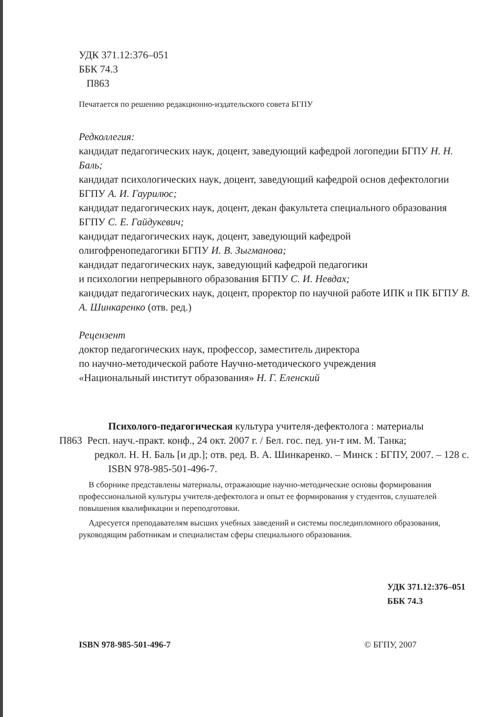УДК 371.12:376–051
ББК 74.3
П863
Печатается по решению редакционно-издательского совета БГПУ
Редколлегия:
кандидат педагогических наук, доцент, заведующий кафедрой логопедии БГПУ Н. Н. Баль;
кандидат психологических наук, доцент, заведующий кафедрой основ дефектологии БГПУ А. И. Гаурилюс;
кандидат педагогических наук, доцент, декан факультета специального образования БГПУ С. Е. Гайдукевич;
кандидат педагогических наук, доцент, заведующий кафедрой
олигофренопедагогики БГПУ И. В. Зыгманова;
кандидат педагогических наук, заведующий кафедрой педагогики
и психологии непрерывного образования БГПУ С. И. Невдах;
кандидат педагогических наук, доцент, проректор по научной работе ИПК и ПК БГПУ В. А. Шинкаренко (отв. ред.)
Рецензент
доктор педагогических наук, профессор, заместитель директора
по научно-методической работе Научно-методического учреждения
«Национальный институт образования» Н. Г. Еленский
Психолого-педагогическая культура учителя-дефектолога : материалы
П863 Респ. науч.-практ. конф., 24 окт. 2007 г. / Бел. гос. пед. ун-т им. М. Танка;
редкол. Н. Н. Баль [и др.]; отв. ред. В. А. Шинкаренко. – Минск : БГПУ, 2007. – 128 с.
ISBN 978-985-501-496-7.
В сборнике представлены материалы, отражающие научно-методические основы формирования профессиональной культуры учителя-дефектолога и опыт ее формирования у студентов, слушателей повышения квалификации и переподготовки.
Адресуется преподавателям высших учебных заведений и системы последипломного образования, руководящим работникам и специалистам сферы специального образования.
УДК 371.12:376–051
ББК 74.3
ISBN 978-985-501-496-7 © БГПУ, 2007